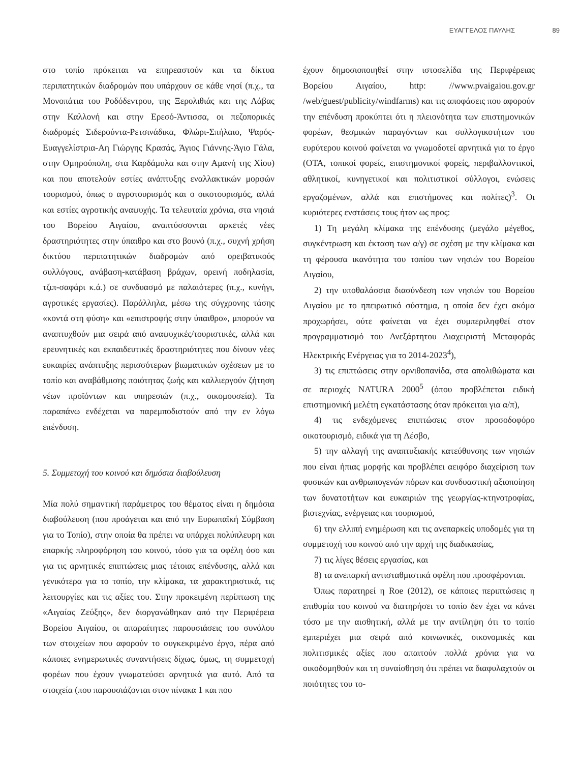ΕΥΑΓΓΕΛΟΣ ΠΑΥΛΗΣ 89
στο τοπίο πρόκειται να επηρεαστούν και τα δίκτυα περιπατητικών διαδρομών που υπάρχουν σε κάθε νησί (π.χ., τα Μονοπάτια του Ροδόδεντρου, της Ξερολιθιάς και της Λάβας στην Καλλονή και στην Ερεσό-Άντισσα, οι πεζοπορικές διαδρομές Σιδερούντα-Ρετσινάδικα, Φλώρι-Σπήλαιο, Ψαρός-Ευαγγελίστρια-Αη Γιώργης Κρασάς, Άγιος Γιάννης-Άγιο Γάλα, στην Ομηρούπολη, στα Καρδάμυλα και στην Αμανή της Χίου) και που αποτελούν εστίες ανάπτυξης εναλλακτικών μορφών τουρισμού, όπως ο αγροτουρισμός και ο οικοτουρισμός, αλλά και εστίες αγροτικής αναψυχής. Τα τελευταία χρόνια, στα νησιά του Βορείου Αιγαίου, αναπτύσσονται αρκετές νέες δραστηριότητες στην ύπαιθρο και στο βουνό (π.χ., συχνή χρήση δικτύου περιπατητικών διαδρομών από ορειβατικούς συλλόγους, ανάβαση-κατάβαση βράχων, ορεινή ποδηλασία, τζιπ-σαφάρι κ.ά.) σε συνδυασμό με παλαιότερες (π.χ., κυνήγι, αγροτικές εργασίες). Παράλληλα, μέσω της σύγχρονης τάσης «κοντά στη φύση» και «επιστροφής στην ύπαιθρο», μπορούν να αναπτυχθούν μια σειρά από αναψυχικές/τουριστικές, αλλά και ερευνητικές και εκπαιδευτικές δραστηριότητες που δίνουν νέες ευκαιρίες ανάπτυξης περισσότερων βιωματικών σχέσεων με το τοπίο και αναβάθμισης ποιότητας ζωής και καλλιεργούν ζήτηση νέων προϊόντων και υπηρεσιών (π.χ., οικομουσεία). Τα παραπάνω ενδέχεται να παρεμποδιστούν από την εν λόγω επένδυση.
5. Συμμετοχή του κοινού και δημόσια διαβούλευση
Μία πολύ σημαντική παράμετρος του θέματος είναι η δημόσια διαβούλευση (που προάγεται και από την Ευρωπαϊκή Σύμβαση για το Τοπίο), στην οποία θα πρέπει να υπάρχει πολύπλευρη και επαρκής πληροφόρηση του κοινού, τόσο για τα οφέλη όσο και για τις αρνητικές επιπτώσεις μιας τέτοιας επένδυσης, αλλά και γενικότερα για το τοπίο, την κλίμακα, τα χαρακτηριστικά, τις λειτουργίες και τις αξίες του. Στην προκειμένη περίπτωση της «Αιγαίας Ζεύξης», δεν διοργανώθηκαν από την Περιφέρεια Βορείου Αιγαίου, οι απαραίτητες παρουσιάσεις του συνόλου των στοιχείων που αφορούν το συγκεκριμένο έργο, πέρα από κάποιες ενημερωτικές συναντήσεις δίχως, όμως, τη συμμετοχή φορέων που έχουν γνωματεύσει αρνητικά για αυτό. Από τα στοιχεία (που παρουσιάζονται στον πίνακα 1 και που
έχουν δημοσιοποιηθεί στην ιστοσελίδα της Περιφέρειας Βορείου Αιγαίου, http: //www.pvaigaiou.gov.gr /web/guest/publicity/windfarms) και τις αποφάσεις που αφορούν την επένδυση προκύπτει ότι η πλειονότητα των επιστημονικών φορέων, θεσμικών παραγόντων και συλλογικοτήτων του ευρύτερου κοινού φαίνεται να γνωμοδοτεί αρνητικά για το έργο (ΟΤΑ, τοπικοί φορείς, επιστημονικοί φορείς, περιβαλλοντικοί, αθλητικοί, κυνηγετικοί και πολιτιστικοί σύλλογοι, ενώσεις εργαζομένων, αλλά και επιστήμονες και πολίτες)<sup>3</sup>. Οι κυριότερες ενστάσεις τους ήταν ως προς:
1) Τη μεγάλη κλίμακα της επένδυσης (μεγάλο μέγεθος, συγκέντρωση και έκταση των α/γ) σε σχέση με την κλίμακα και τη φέρουσα ικανότητα του τοπίου των νησιών του Βορείου Αιγαίου,
2) την υποθαλάσσια διασύνδεση των νησιών του Βορείου Αιγαίου με το ηπειρωτικό σύστημα, η οποία δεν έχει ακόμα προχωρήσει, ούτε φαίνεται να έχει συμπεριληφθεί στον προγραμματισμό του Ανεξάρτητου Διαχειριστή Μεταφοράς Ηλεκτρικής Ενέργειας για το 2014-2023<sup>4</sup>),
3) τις επιπτώσεις στην ορνιθοπανίδα, στα απολιθώματα και σε περιοχές NATURA 2000<sup>5</sup> (όπου προβλέπεται ειδική επιστημονική μελέτη εγκατάστασης όταν πρόκειται για α/π),
4) τις ενδεχόμενες επιπτώσεις στον προσοδοφόρο οικοτουρισμό, ειδικά για τη Λέσβο,
5) την αλλαγή της αναπτυξιακής κατεύθυνσης των νησιών που είναι ήπιας μορφής και προβλέπει αειφόρο διαχείριση των φυσικών και ανθρωπογενών πόρων και συνδυαστική αξιοποίηση των δυνατοτήτων και ευκαιριών της γεωργίας-κτηνοτροφίας, βιοτεχνίας, ενέργειας και τουρισμού,
6) την ελλιπή ενημέρωση και τις ανεπαρκείς υποδομές για τη συμμετοχή του κοινού από την αρχή της διαδικασίας,
7) τις λίγες θέσεις εργασίας, και
8) τα ανεπαρκή αντισταθμιστικά οφέλη που προσφέρονται.
Όπως παρατηρεί η Roe (2012), σε κάποιες περιπτώσεις η επιθυμία του κοινού να διατηρήσει το τοπίο δεν έχει να κάνει τόσο με την αισθητική, αλλά με την αντίληψη ότι το τοπίο εμπεριέχει μια σειρά από κοινωνικές, οικονομικές και πολιτισμικές αξίες που απαιτούν πολλά χρόνια για να οικοδομηθούν και τη συναίσθηση ότι πρέπει να διαφυλαχτούν οι ποιότητες του το-